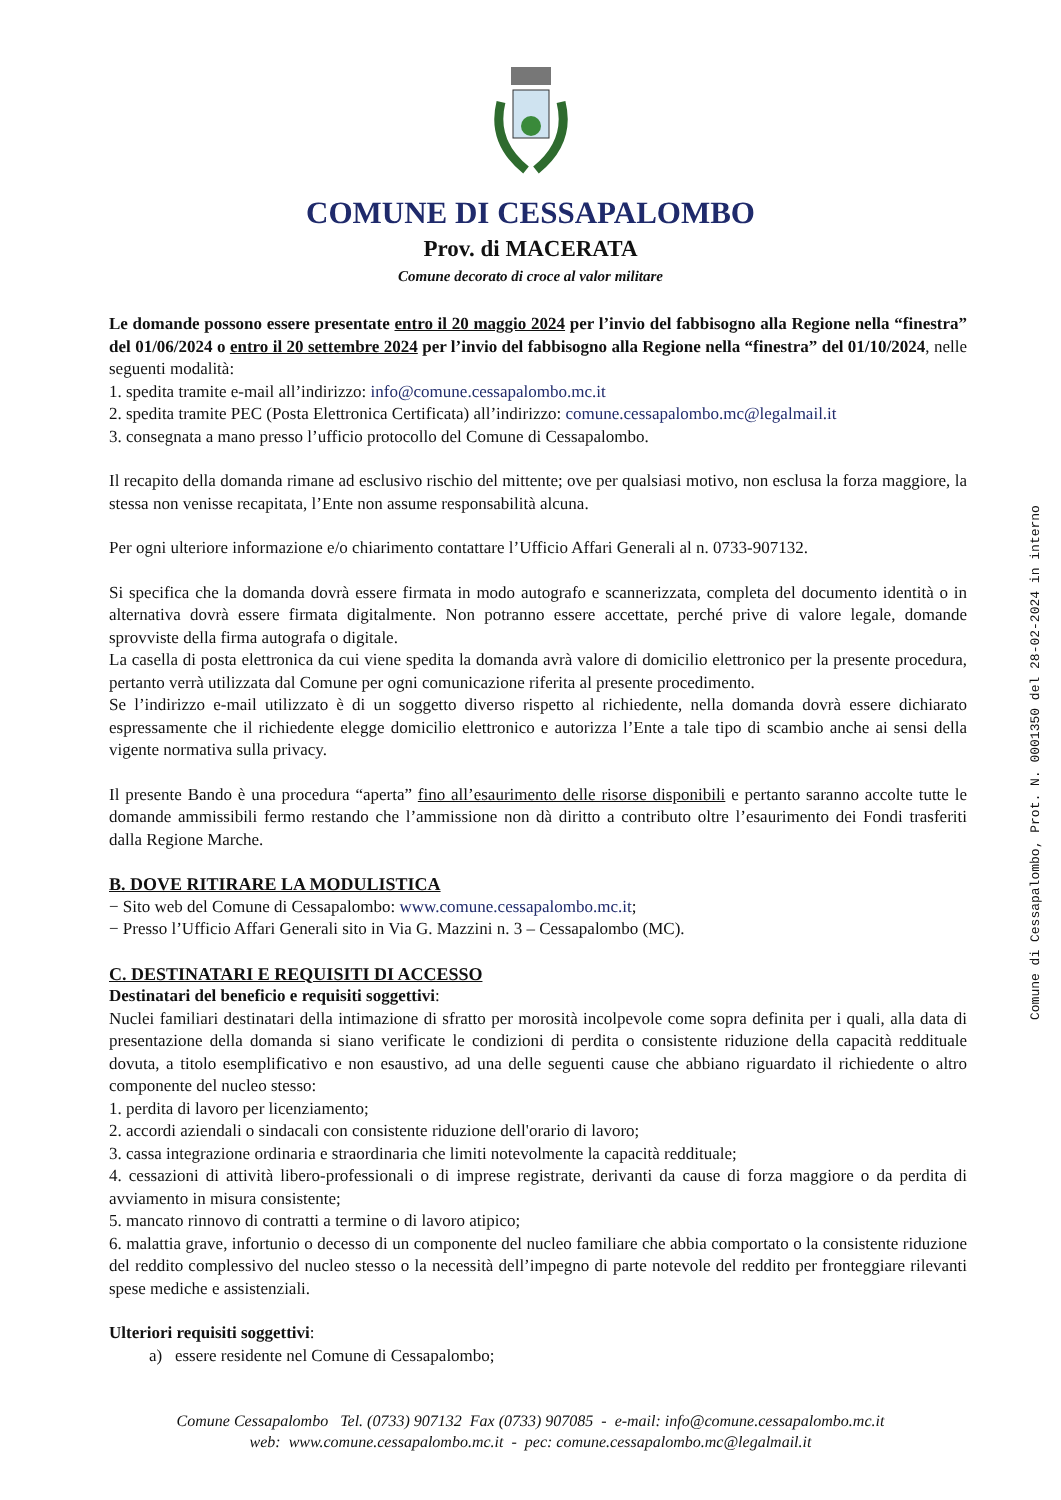COMUNE DI CESSAPALOMBO
Prov. di MACERATA
Comune decorato di croce al valor militare
Le domande possono essere presentate entro il 20 maggio 2024 per l’invio del fabbisogno alla Regione nella “finestra” del 01/06/2024 o entro il 20 settembre 2024 per l’invio del fabbisogno alla Regione nella “finestra” del 01/10/2024, nelle seguenti modalità:
1. spedita tramite e-mail all’indirizzo: info@comune.cessapalombo.mc.it
2. spedita tramite PEC (Posta Elettronica Certificata) all’indirizzo: comune.cessapalombo.mc@legalmail.it
3. consegnata a mano presso l’ufficio protocollo del Comune di Cessapalombo.
Il recapito della domanda rimane ad esclusivo rischio del mittente; ove per qualsiasi motivo, non esclusa la forza maggiore, la stessa non venisse recapitata, l’Ente non assume responsabilità alcuna.
Per ogni ulteriore informazione e/o chiarimento contattare l’Ufficio Affari Generali al n. 0733-907132.
Si specifica che la domanda dovrà essere firmata in modo autografo e scannerizzata, completa del documento identità o in alternativa dovrà essere firmata digitalmente. Non potranno essere accettate, perché prive di valore legale, domande sprovviste della firma autografa o digitale.
La casella di posta elettronica da cui viene spedita la domanda avrà valore di domicilio elettronico per la presente procedura, pertanto verrà utilizzata dal Comune per ogni comunicazione riferita al presente procedimento.
Se l’indirizzo e-mail utilizzato è di un soggetto diverso rispetto al richiedente, nella domanda dovrà essere dichiarato espressamente che il richiedente elegge domicilio elettronico e autorizza l’Ente a tale tipo di scambio anche ai sensi della vigente normativa sulla privacy.
Il presente Bando è una procedura “aperta” fino all’esaurimento delle risorse disponibili e pertanto saranno accolte tutte le domande ammissibili fermo restando che l’ammissione non dà diritto a contributo oltre l’esaurimento dei Fondi trasferiti dalla Regione Marche.
B. DOVE RITIRARE LA MODULISTICA
− Sito web del Comune di Cessapalombo: www.comune.cessapalombo.mc.it;
− Presso l’Ufficio Affari Generali sito in Via G. Mazzini n. 3 – Cessapalombo (MC).
C. DESTINATARI E REQUISITI DI ACCESSO
Destinatari del beneficio e requisiti soggettivi:
Nuclei familiari destinatari della intimazione di sfratto per morosità incolpevole come sopra definita per i quali, alla data di presentazione della domanda si siano verificate le condizioni di perdita o consistente riduzione della capacità reddituale dovuta, a titolo esemplificativo e non esaustivo, ad una delle seguenti cause che abbiano riguardato il richiedente o altro componente del nucleo stesso:
1. perdita di lavoro per licenziamento;
2. accordi aziendali o sindacali con consistente riduzione dell'orario di lavoro;
3. cassa integrazione ordinaria e straordinaria che limiti notevolmente la capacità reddituale;
4. cessazioni di attività libero-professionali o di imprese registrate, derivanti da cause di forza maggiore o da perdita di avviamento in misura consistente;
5. mancato rinnovo di contratti a termine o di lavoro atipico;
6. malattia grave, infortunio o decesso di un componente del nucleo familiare che abbia comportato o la consistente riduzione del reddito complessivo del nucleo stesso o la necessità dell’impegno di parte notevole del reddito per fronteggiare rilevanti spese mediche e assistenziali.
Ulteriori requisiti soggettivi:
a) essere residente nel Comune di Cessapalombo;
Comune di Cessapalombo, Prot. N. 0001350 del 28-02-2024 in interno
Comune Cessapalombo Tel. (0733) 907132 Fax (0733) 907085 - e-mail: info@comune.cessapalombo.mc.it
web: www.comune.cessapalombo.mc.it - pec: comune.cessapalombo.mc@legalmail.it